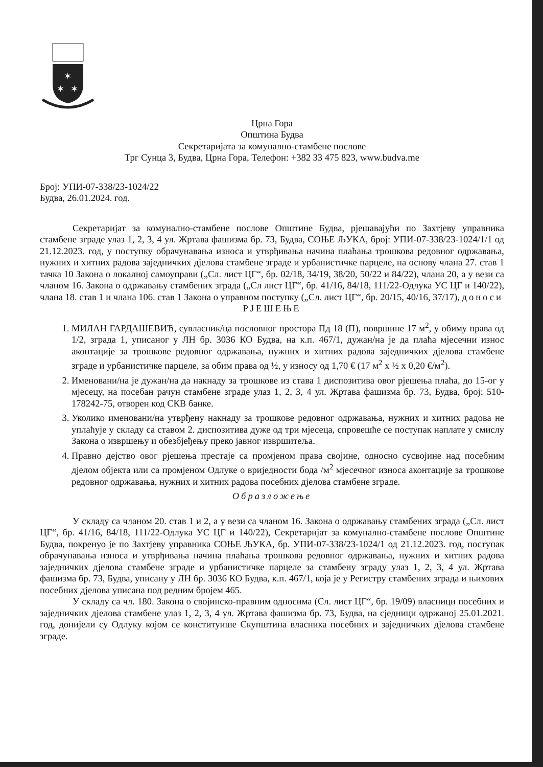✶
✶
✶
Црна Гора
Општина Будва
Секретаријата за комунално-стамбене послове
Трг Сунца 3, Будва, Црна Гора, Телефон: +382 33 475 823, www.budva.me
Број: УПИ-07-338/23-1024/22
Будва, 26.01.2024. год.
Секретаријат за комунално-стамбене послове Општине Будва, рјешавајући по Захтјеву управника стамбене зграде улаз 1, 2, 3, 4 ул. Жртава фашизма бр. 73, Будва, СОЊЕ ЉУКА, број: УПИ-07-338/23-1024/1/1 од 21.12.2023. год, у поступку обрачунавања износа и утврђивања начина плаћања трошкова редовног одржавања, нужних и хитних радова заједничких дјелова стамбене зграде и урбанистичке парцеле, на основу члана 27. став 1 тачка 10 Закона о локалној самоуправи („Сл. лист ЦГ“, бр. 02/18, 34/19, 38/20, 50/22 и 84/22), члана 20, а у вези са чланом 16. Закона о одржавању стамбених зграда („Сл лист ЦГ“, бр. 41/16, 84/18, 111/22-Одлука УС ЦГ и 140/22), члана 18. став 1 и члана 106. став 1 Закона о управном поступку („Сл. лист ЦГ“, бр. 20/15, 40/16, 37/17), доноси
РЈЕШЕЊЕ
1. МИЛАН ГАРДАШЕВИЋ, сувласник/ца пословног простора Пд 18 (П), површине 17 м<sup>2</sup>, у обиму права од 1/2, зграда 1, уписаног у ЛН бр. 3036 КО Будва, на к.п. 467/1, дужан/на је да плаћа мјесечни износ аконтације за трошкове редовног одржавања, нужних и хитних радова заједничких дјелова стамбене зграде и урбанистичке парцеле, за обим права од ½, у износу од 1,70 € (17 м<sup>2</sup> х ½ х 0,20 €/м<sup>2</sup>).
2. Именовани/на је дужан/на да накнаду за трошкове из става 1 диспозитива овог рјешења плаћа, до 15-ог у мјесецу, на посебан рачун стамбене зграде улаз 1, 2, 3, 4 ул. Жртава фашизма бр. 73, Будва, број: 510-178242-75, отворен код СКВ банке.
3. Уколико именовани/на утврђену накнаду за трошкове редовног одржавања, нужних и хитних радова не уплаћује у складу са ставом 2. диспозитива дуже од три мјесеца, спровешће се поступак наплате у смислу Закона о извршењу и обезбјеђењу преко јавног извршитеља.
4. Правно дејство овог рјешења престаје са промјеном права својине, односно сусвојине над посебним дјелом објекта или са промјеном Одлуке о вриједности бода /м<sup>2</sup> мјесечног износа аконтације за трошкове редовног одржавања, нужних и хитних радова посебних дјелова стамбене зграде.
Образложење
У складу са чланом 20. став 1 и 2, а у вези са чланом 16. Закона о одржавању стамбених зграда („Сл. лист ЦГ“, бр. 41/16, 84/18, 111/22-Одлука УС ЦГ и 140/22), Секретаријат за комунално-стамбене послове Општине Будва, покренуо је по Захтјеву управника СОЊЕ ЉУКА, бр. УПИ-07-338/23-1024/1 од 21.12.2023. год, поступак обрачунавања износа и утврђивања начина плаћања трошкова редовног одржавања, нужних и хитних радова заједничких дјелова стамбене зграде и урбанистичке парцеле за стамбену зграду улаз 1, 2, 3, 4 ул. Жртава фашизма бр. 73, Будва, уписану у ЛН бр. 3036 КО Будва, к.п. 467/1, која је у Регистру стамбених зграда и њихових посебних дјелова уписана под редним бројем 465.
У складу са чл. 180. Закона о својинско-правним односима (Сл. лист ЦГ“, бр. 19/09) власници посебних и заједничких дјелова стамбене улаз 1, 2, 3, 4 ул. Жртава фашизма бр. 73, Будва, на сједници одржаној 25.01.2021. год, донијели су Одлуку којом се конституише Скупштина власника посебних и заједничких дјелова стамбене зграде.